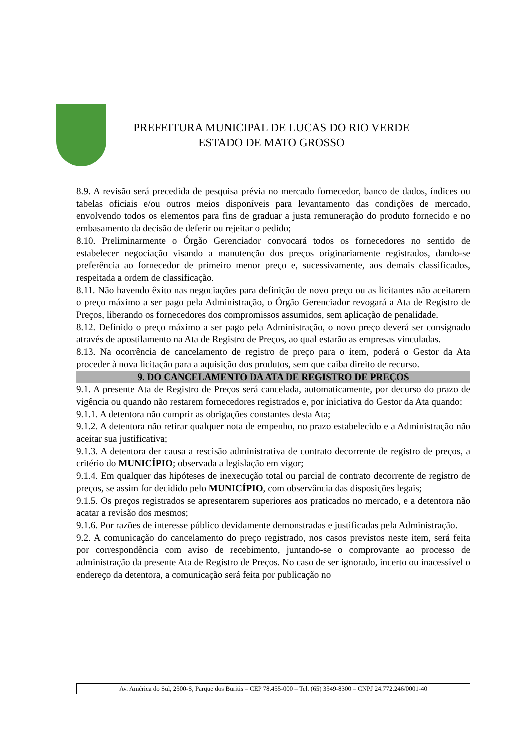PREFEITURA MUNICIPAL DE LUCAS DO RIO VERDE
ESTADO DE MATO GROSSO
8.9. A revisão será precedida de pesquisa prévia no mercado fornecedor, banco de dados, índices ou tabelas oficiais e/ou outros meios disponíveis para levantamento das condições de mercado, envolvendo todos os elementos para fins de graduar a justa remuneração do produto fornecido e no embasamento da decisão de deferir ou rejeitar o pedido;
8.10. Preliminarmente o Órgão Gerenciador convocará todos os fornecedores no sentido de estabelecer negociação visando a manutenção dos preços originariamente registrados, dando-se preferência ao fornecedor de primeiro menor preço e, sucessivamente, aos demais classificados, respeitada a ordem de classificação.
8.11. Não havendo êxito nas negociações para definição de novo preço ou as licitantes não aceitarem o preço máximo a ser pago pela Administração, o Órgão Gerenciador revogará a Ata de Registro de Preços, liberando os fornecedores dos compromissos assumidos, sem aplicação de penalidade.
8.12. Definido o preço máximo a ser pago pela Administração, o novo preço deverá ser consignado através de apostilamento na Ata de Registro de Preços, ao qual estarão as empresas vinculadas.
8.13. Na ocorrência de cancelamento de registro de preço para o item, poderá o Gestor da Ata proceder à nova licitação para a aquisição dos produtos, sem que caiba direito de recurso.
9. DO CANCELAMENTO DA ATA DE REGISTRO DE PREÇOS
9.1. A presente Ata de Registro de Preços será cancelada, automaticamente, por decurso do prazo de vigência ou quando não restarem fornecedores registrados e, por iniciativa do Gestor da Ata quando:
9.1.1. A detentora não cumprir as obrigações constantes desta Ata;
9.1.2. A detentora não retirar qualquer nota de empenho, no prazo estabelecido e a Administração não aceitar sua justificativa;
9.1.3. A detentora der causa a rescisão administrativa de contrato decorrente de registro de preços, a critério do MUNICÍPIO; observada a legislação em vigor;
9.1.4. Em qualquer das hipóteses de inexecução total ou parcial de contrato decorrente de registro de preços, se assim for decidido pelo MUNICÍPIO, com observância das disposições legais;
9.1.5. Os preços registrados se apresentarem superiores aos praticados no mercado, e a detentora não acatar a revisão dos mesmos;
9.1.6. Por razões de interesse público devidamente demonstradas e justificadas pela Administração.
9.2. A comunicação do cancelamento do preço registrado, nos casos previstos neste item, será feita por correspondência com aviso de recebimento, juntando-se o comprovante ao processo de administração da presente Ata de Registro de Preços. No caso de ser ignorado, incerto ou inacessível o endereço da detentora, a comunicação será feita por publicação no
Av. América do Sul, 2500-S, Parque dos Buritis – CEP 78.455-000 – Tel. (65) 3549-8300 – CNPJ 24.772.246/0001-40